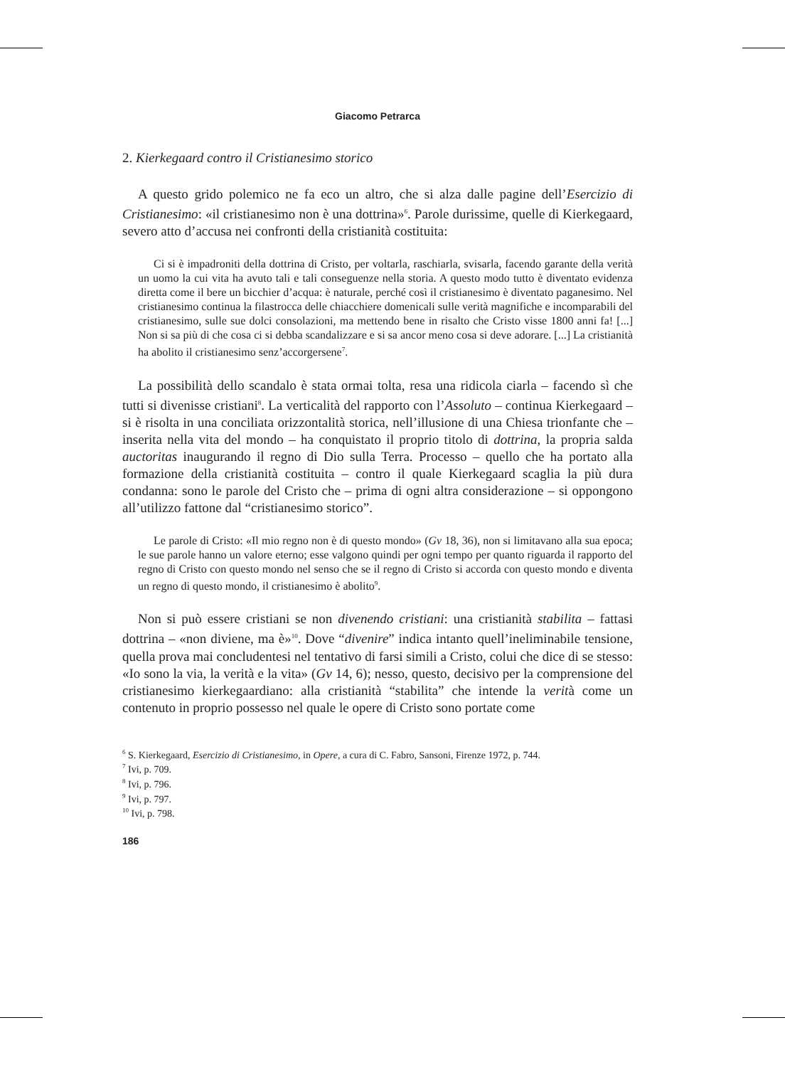Giacomo Petrarca
2. Kierkegaard contro il Cristianesimo storico
A questo grido polemico ne fa eco un altro, che si alza dalle pagine dell’Esercizio di Cristianesimo: «il cristianesimo non è una dottrina»<sup>6</sup>. Parole durissime, quelle di Kierkegaard, severo atto d’accusa nei confronti della cristianità costituita:
Ci si è impadroniti della dottrina di Cristo, per voltarla, raschiarla, svisarla, facendo garante della verità un uomo la cui vita ha avuto tali e tali conseguenze nella storia. A questo modo tutto è diventato evidenza diretta come il bere un bicchier d’acqua: è naturale, perché così il cristianesimo è diventato paganesimo. Nel cristianesimo continua la filastrocca delle chiacchiere domenicali sulle verità magnifiche e incomparabili del cristianesimo, sulle sue dolci consolazioni, ma mettendo bene in risalto che Cristo visse 1800 anni fa! [...] Non si sa più di che cosa ci si debba scandalizzare e si sa ancor meno cosa si deve adorare. [...] La cristianità ha abolito il cristianesimo senz’accorgersene<sup>7</sup>.
La possibilità dello scandalo è stata ormai tolta, resa una ridicola ciarla – facendo sì che tutti si divenisse cristiani<sup>8</sup>. La verticalità del rapporto con l’Assoluto – continua Kierkegaard – si è risolta in una conciliata orizzontalità storica, nell’illusione di una Chiesa trionfante che – inserita nella vita del mondo – ha conquistato il proprio titolo di dottrina, la propria salda auctoritas inaugurando il regno di Dio sulla Terra. Processo – quello che ha portato alla formazione della cristianità costituita – contro il quale Kierkegaard scaglia la più dura condanna: sono le parole del Cristo che – prima di ogni altra considerazione – si oppongono all’utilizzo fattone dal “cristianesimo storico”.
Le parole di Cristo: «Il mio regno non è di questo mondo» (Gv 18, 36), non si limitavano alla sua epoca; le sue parole hanno un valore eterno; esse valgono quindi per ogni tempo per quanto riguarda il rapporto del regno di Cristo con questo mondo nel senso che se il regno di Cristo si accorda con questo mondo e diventa un regno di questo mondo, il cristianesimo è abolito<sup>9</sup>.
Non si può essere cristiani se non divenendo cristiani: una cristianità stabilita – fattasi dottrina – «non diviene, ma è»<sup>10</sup>. Dove “divenire” indica intanto quell’ineliminabile tensione, quella prova mai concludentesi nel tentativo di farsi simili a Cristo, colui che dice di se stesso: «Io sono la via, la verità e la vita» (Gv 14, 6); nesso, questo, decisivo per la comprensione del cristianesimo kierkegaardiano: alla cristianità “stabilita” che intende la verità come un contenuto in proprio possesso nel quale le opere di Cristo sono portate come
<sup>6</sup> S. Kierkegaard, Esercizio di Cristianesimo, in Opere, a cura di C. Fabro, Sansoni, Firenze 1972, p. 744.
<sup>7</sup> Ivi, p. 709.
<sup>8</sup> Ivi, p. 796.
<sup>9</sup> Ivi, p. 797.
<sup>10</sup> Ivi, p. 798.
186